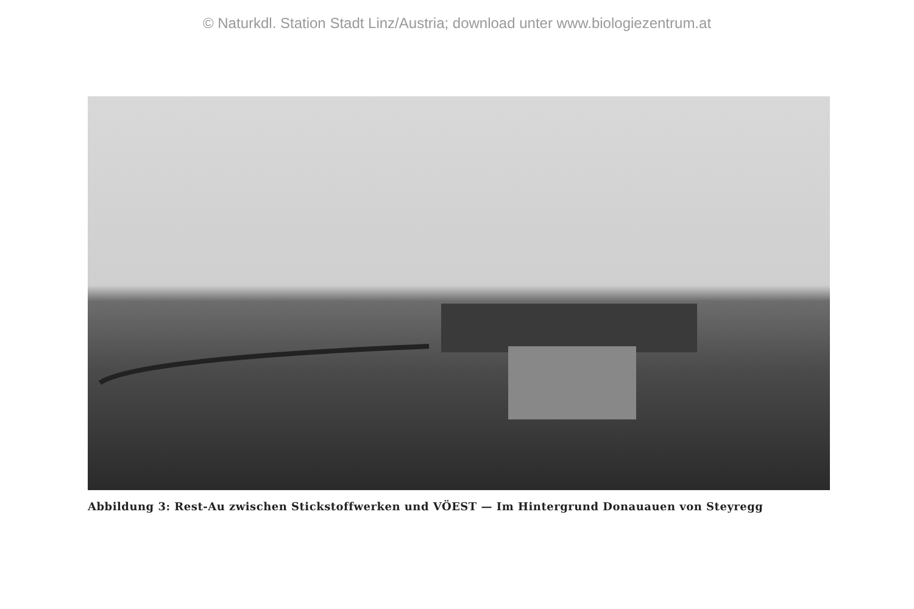© Naturkdl. Station Stadt Linz/Austria; download unter www.biologiezentrum.at
Abbildung 3: Rest-Au zwischen Stickstoffwerken und VÖEST — Im Hintergrund Donauauen von Steyregg